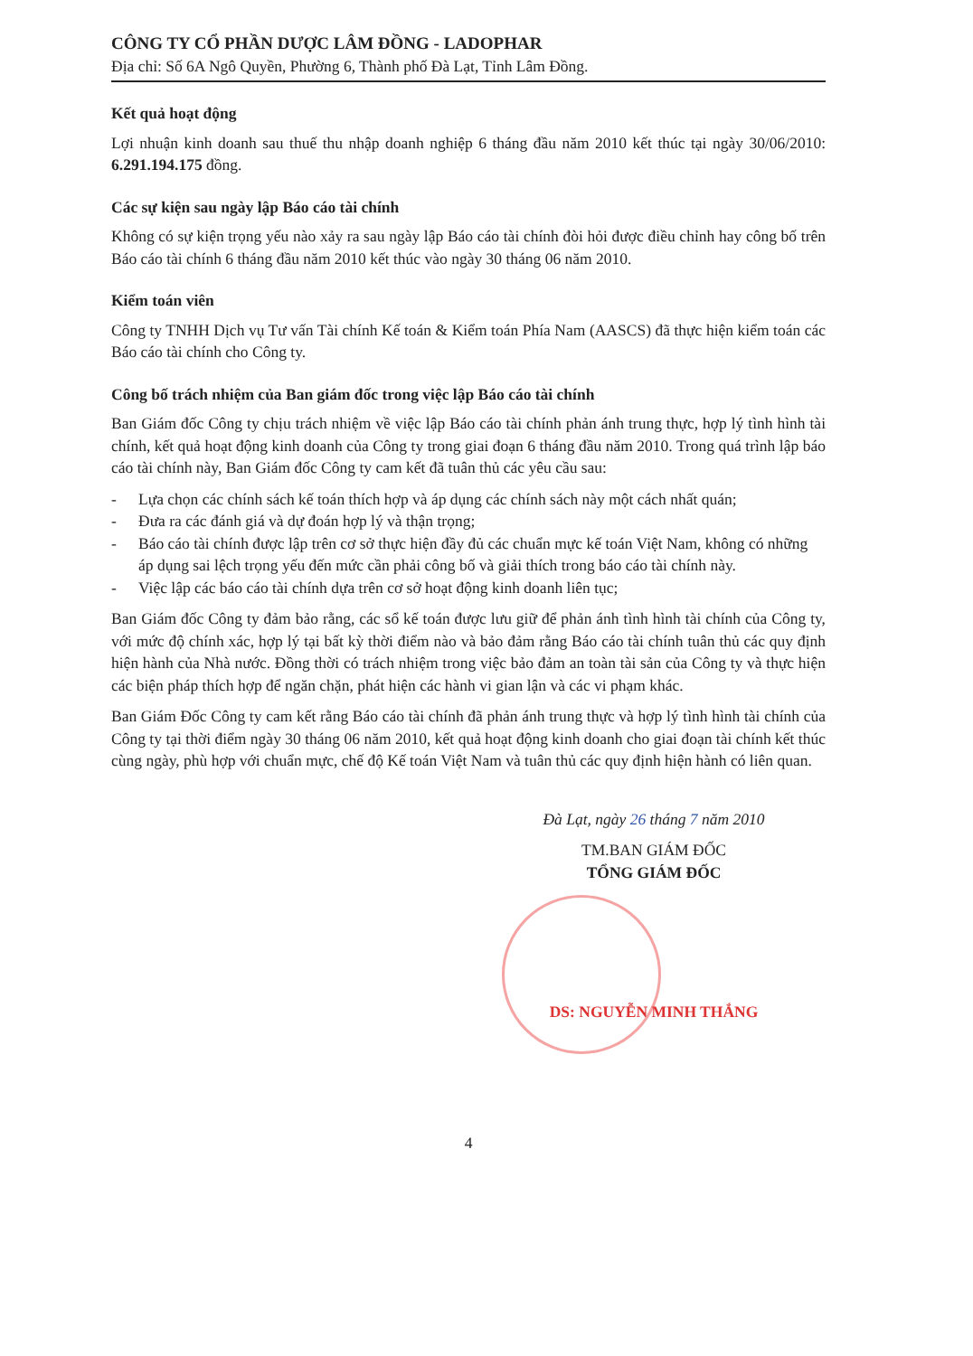CÔNG TY CỔ PHẦN DƯỢC LÂM ĐỒNG - LADOPHAR
Địa chỉ: Số 6A Ngô Quyền, Phường 6, Thành phố Đà Lạt, Tỉnh Lâm Đồng.
Kết quả hoạt động
Lợi nhuận kinh doanh sau thuế thu nhập doanh nghiệp 6 tháng đầu năm 2010 kết thúc tại ngày 30/06/2010: 6.291.194.175 đồng.
Các sự kiện sau ngày lập Báo cáo tài chính
Không có sự kiện trọng yếu nào xảy ra sau ngày lập Báo cáo tài chính đòi hỏi được điều chỉnh hay công bố trên Báo cáo tài chính 6 tháng đầu năm 2010 kết thúc vào ngày 30 tháng 06 năm 2010.
Kiểm toán viên
Công ty TNHH Dịch vụ Tư vấn Tài chính Kế toán & Kiểm toán Phía Nam (AASCS) đã thực hiện kiểm toán các Báo cáo tài chính cho Công ty.
Công bố trách nhiệm của Ban giám đốc trong việc lập Báo cáo tài chính
Ban Giám đốc Công ty chịu trách nhiệm về việc lập Báo cáo tài chính phản ánh trung thực, hợp lý tình hình tài chính, kết quả hoạt động kinh doanh của Công ty trong giai đoạn 6 tháng đầu năm 2010. Trong quá trình lập báo cáo tài chính này, Ban Giám đốc Công ty cam kết đã tuân thủ các yêu cầu sau:
- Lựa chọn các chính sách kế toán thích hợp và áp dụng các chính sách này một cách nhất quán;
- Đưa ra các đánh giá và dự đoán hợp lý và thận trọng;
- Báo cáo tài chính được lập trên cơ sở thực hiện đầy đủ các chuẩn mực kế toán Việt Nam, không có những áp dụng sai lệch trọng yếu đến mức cần phải công bố và giải thích trong báo cáo tài chính này.
- Việc lập các báo cáo tài chính dựa trên cơ sở hoạt động kinh doanh liên tục;
Ban Giám đốc Công ty đảm bảo rằng, các sổ kế toán được lưu giữ để phản ánh tình hình tài chính của Công ty, với mức độ chính xác, hợp lý tại bất kỳ thời điểm nào và bảo đảm rằng Báo cáo tài chính tuân thủ các quy định hiện hành của Nhà nước. Đồng thời có trách nhiệm trong việc bảo đảm an toàn tài sản của Công ty và thực hiện các biện pháp thích hợp để ngăn chặn, phát hiện các hành vi gian lận và các vi phạm khác.
Ban Giám Đốc Công ty cam kết rằng Báo cáo tài chính đã phản ánh trung thực và hợp lý tình hình tài chính của Công ty tại thời điểm ngày 30 tháng 06 năm 2010, kết quả hoạt động kinh doanh cho giai đoạn tài chính kết thúc cùng ngày, phù hợp với chuẩn mực, chế độ Kế toán Việt Nam và tuân thủ các quy định hiện hành có liên quan.
Đà Lạt, ngày 26 tháng 7 năm 2010
TM.BAN GIÁM ĐỐC
TỔNG GIÁM ĐỐC
DS: NGUYỄN MINH THẮNG
4